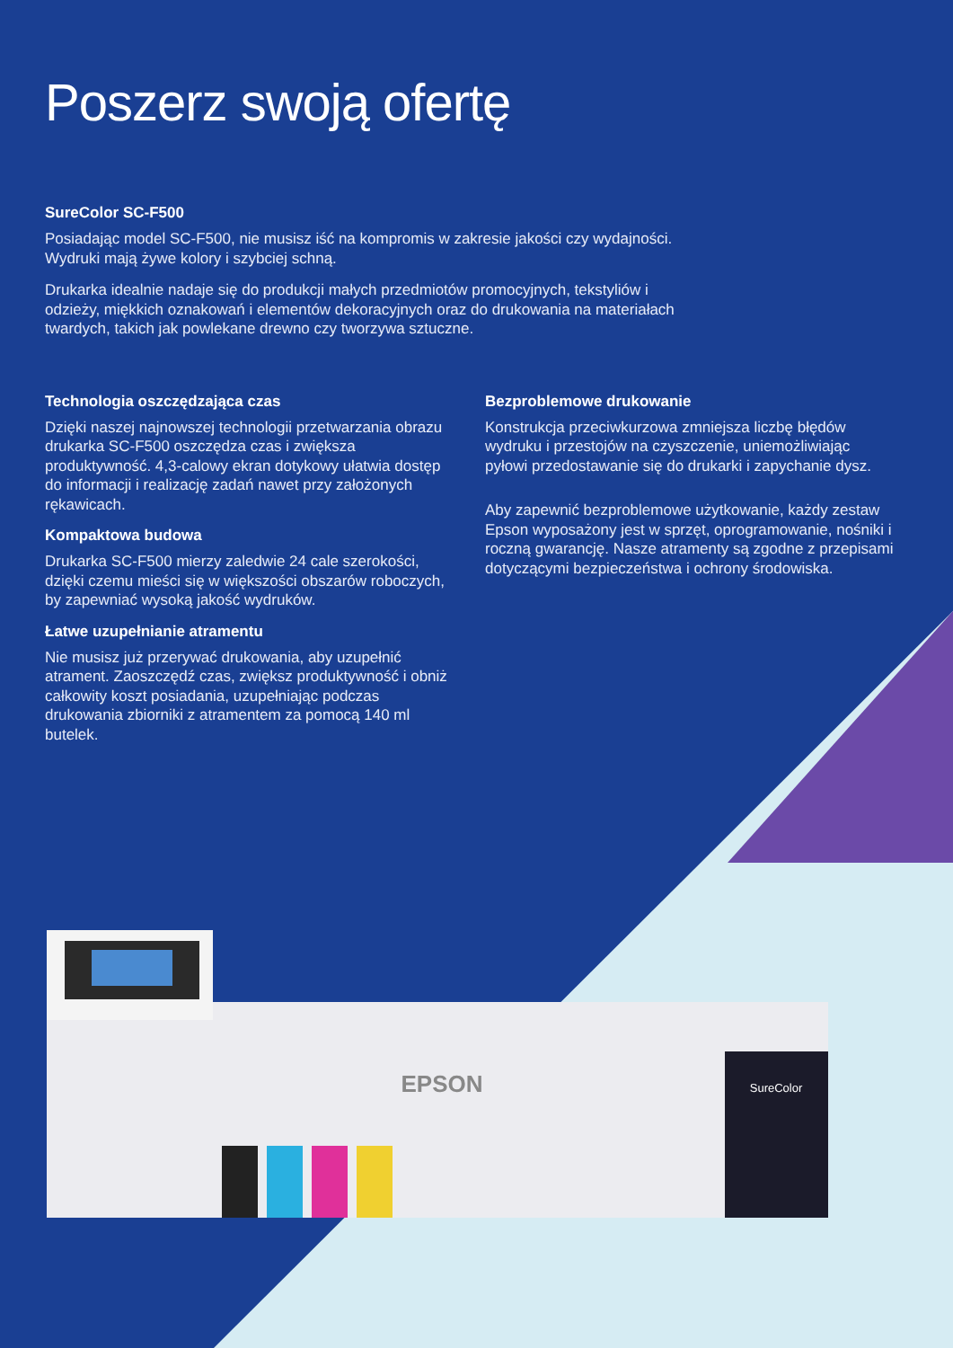Poszerz swoją ofertę
SureColor SC-F500
Posiadając model SC-F500, nie musisz iść na kompromis w zakresie jakości czy wydajności. Wydruki mają żywe kolory i szybciej schną.
Drukarka idealnie nadaje się do produkcji małych przedmiotów promocyjnych, tekstyliów i odzieży, miękkich oznakowań i elementów dekoracyjnych oraz do drukowania na materiałach twardych, takich jak powlekane drewno czy tworzywa sztuczne.
Technologia oszczędzająca czas
Dzięki naszej najnowszej technologii przetwarzania obrazu drukarka SC-F500 oszczędza czas i zwiększa produktywność. 4,3-calowy ekran dotykowy ułatwia dostęp do informacji i realizację zadań nawet przy założonych rękawicach.
Kompaktowa budowa
Drukarka SC-F500 mierzy zaledwie 24 cale szerokości, dzięki czemu mieści się w większości obszarów roboczych, by zapewniać wysoką jakość wydruków.
Łatwe uzupełnianie atramentu
Nie musisz już przerywać drukowania, aby uzupełnić atrament. Zaoszczędź czas, zwiększ produktywność i obniż całkowity koszt posiadania, uzupełniając podczas drukowania zbiorniki z atramentem za pomocą 140 ml butelek.
Bezproblemowe drukowanie
Konstrukcja przeciwkurzowa zmniejsza liczbę błędów wydruku i przestojów na czyszczenie, uniemożliwiając pyłowi przedostawanie się do drukarki i zapychanie dysz.
Aby zapewnić bezproblemowe użytkowanie, każdy zestaw Epson wyposażony jest w sprzęt, oprogramowanie, nośniki i roczną gwarancję. Nasze atramenty są zgodne z przepisami dotyczącymi bezpieczeństwa i ochrony środowiska.
SureColor
EPSON